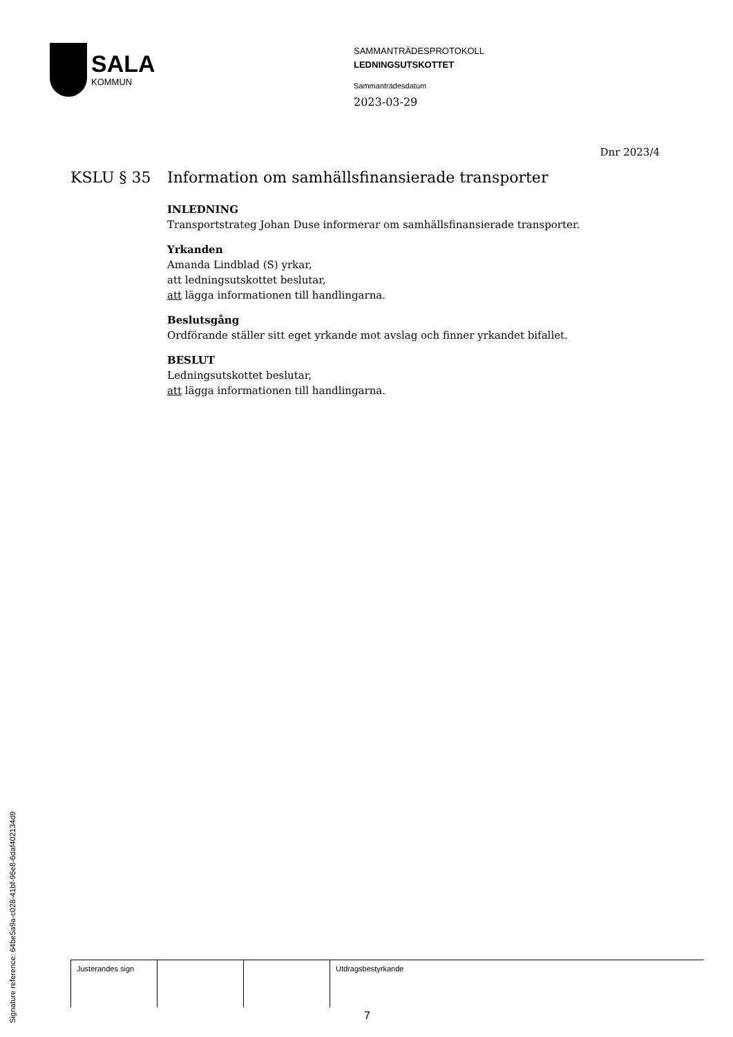SALA
KOMMUN
SAMMANTRÄDESPROTOKOLL
LEDNINGSUTSKOTTET
Sammanträdesdatum
2023-03-29
Dnr 2023/4
KSLU § 35 Information om samhällsfinansierade transporter
INLEDNING
Transportstrateg Johan Duse informerar om samhällsfinansierade transporter.
Yrkanden
Amanda Lindblad (S) yrkar,
att ledningsutskottet beslutar,
att lägga informationen till handlingarna.
Beslutsgång
Ordförande ställer sitt eget yrkande mot avslag och finner yrkandet bifallet.
BESLUT
Ledningsutskottet beslutar,
att lägga informationen till handlingarna.
| Justerandes sign | | | Utdragsbestyrkande |
7
Signature reference: 64be5a9a-c028-41bf-96e8-6daf402134d9